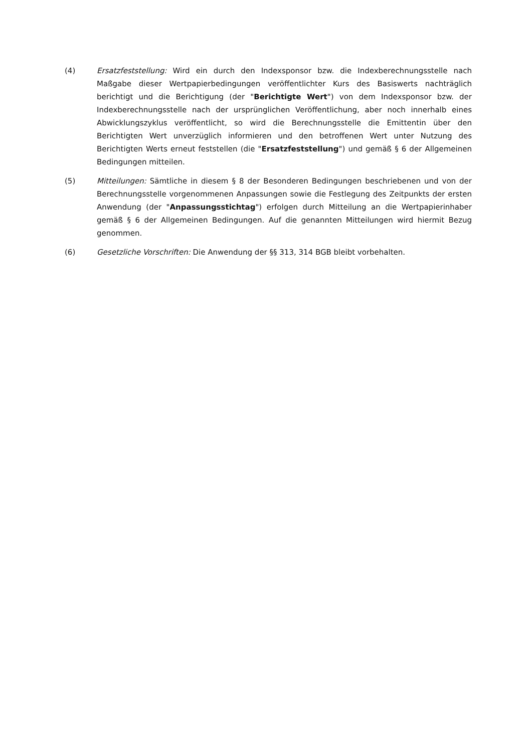(4) Ersatzfeststellung: Wird ein durch den Indexsponsor bzw. die Indexberechnungsstelle nach Maßgabe dieser Wertpapierbedingungen veröffentlichter Kurs des Basiswerts nachträglich berichtigt und die Berichtigung (der "Berichtigte Wert") von dem Indexsponsor bzw. der Indexberechnungsstelle nach der ursprünglichen Veröffentlichung, aber noch innerhalb eines Abwicklungszyklus veröffentlicht, so wird die Berechnungsstelle die Emittentin über den Berichtigten Wert unverzüglich informieren und den betroffenen Wert unter Nutzung des Berichtigten Werts erneut feststellen (die "Ersatzfeststellung") und gemäß § 6 der Allgemeinen Bedingungen mitteilen.
(5) Mitteilungen: Sämtliche in diesem § 8 der Besonderen Bedingungen beschriebenen und von der Berechnungsstelle vorgenommenen Anpassungen sowie die Festlegung des Zeitpunkts der ersten Anwendung (der "Anpassungsstichtag") erfolgen durch Mitteilung an die Wertpapierinhaber gemäß § 6 der Allgemeinen Bedingungen. Auf die genannten Mitteilungen wird hiermit Bezug genommen.
(6) Gesetzliche Vorschriften: Die Anwendung der §§ 313, 314 BGB bleibt vorbehalten.